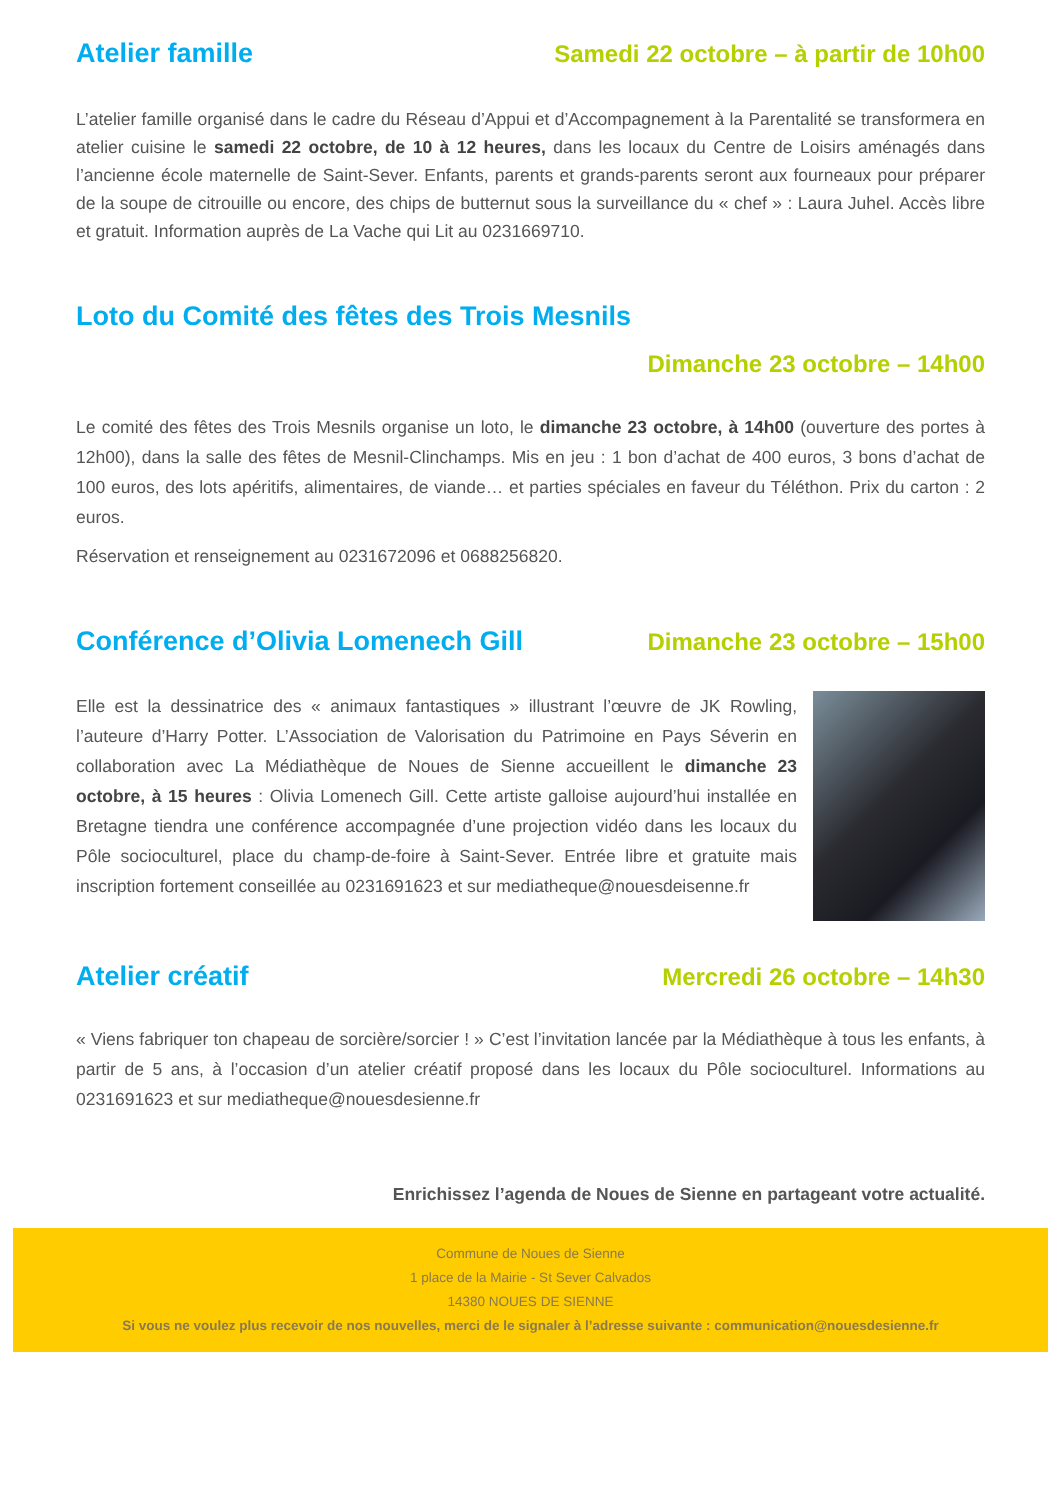Atelier famille Samedi 22 octobre – à partir de 10h00
L’atelier famille organisé dans le cadre du Réseau d’Appui et d’Accompagnement à la Parentalité se transformera en atelier cuisine le samedi 22 octobre, de 10 à 12 heures, dans les locaux du Centre de Loisirs aménagés dans l’ancienne école maternelle de Saint-Sever. Enfants, parents et grands-parents seront aux fourneaux pour préparer de la soupe de citrouille ou encore, des chips de butternut sous la surveillance du « chef » : Laura Juhel. Accès libre et gratuit. Information auprès de La Vache qui Lit au 0231669710.
Loto du Comité des fêtes des Trois Mesnils
Dimanche 23 octobre – 14h00
Le comité des fêtes des Trois Mesnils organise un loto, le dimanche 23 octobre, à 14h00 (ouverture des portes à 12h00), dans la salle des fêtes de Mesnil-Clinchamps. Mis en jeu : 1 bon d’achat de 400 euros, 3 bons d’achat de 100 euros, des lots apéritifs, alimentaires, de viande… et parties spéciales en faveur du Téléthon. Prix du carton : 2 euros.
Réservation et renseignement au 0231672096 et 0688256820.
Conférence d’Olivia Lomenech Gill
Dimanche 23 octobre – 15h00
Elle est la dessinatrice des « animaux fantastiques » illustrant l’œuvre de JK Rowling, l’auteure d’Harry Potter. L’Association de Valorisation du Patrimoine en Pays Séverin en collaboration avec La Médiathèque de Noues de Sienne accueillent le dimanche 23 octobre, à 15 heures : Olivia Lomenech Gill. Cette artiste galloise aujourd’hui installée en Bretagne tiendra une conférence accompagnée d’une projection vidéo dans les locaux du Pôle socioculturel, place du champ-de-foire à Saint-Sever. Entrée libre et gratuite mais inscription fortement conseillée au 0231691623 et sur mediatheque@nouesdeisenne.fr
Atelier créatif Mercredi 26 octobre – 14h30
« Viens fabriquer ton chapeau de sorcière/sorcier ! » C’est l’invitation lancée par la Médiathèque à tous les enfants, à partir de 5 ans, à l’occasion d’un atelier créatif proposé dans les locaux du Pôle socioculturel. Informations au 0231691623 et sur mediatheque@nouesdesienne.fr
Enrichissez l’agenda de Noues de Sienne en partageant votre actualité.
Commune de Noues de Sienne
1 place de la Mairie - St Sever Calvados
14380 NOUES DE SIENNE
Si vous ne voulez plus recevoir de nos nouvelles, merci de le signaler à l’adresse suivante : communication@nouesdesienne.fr